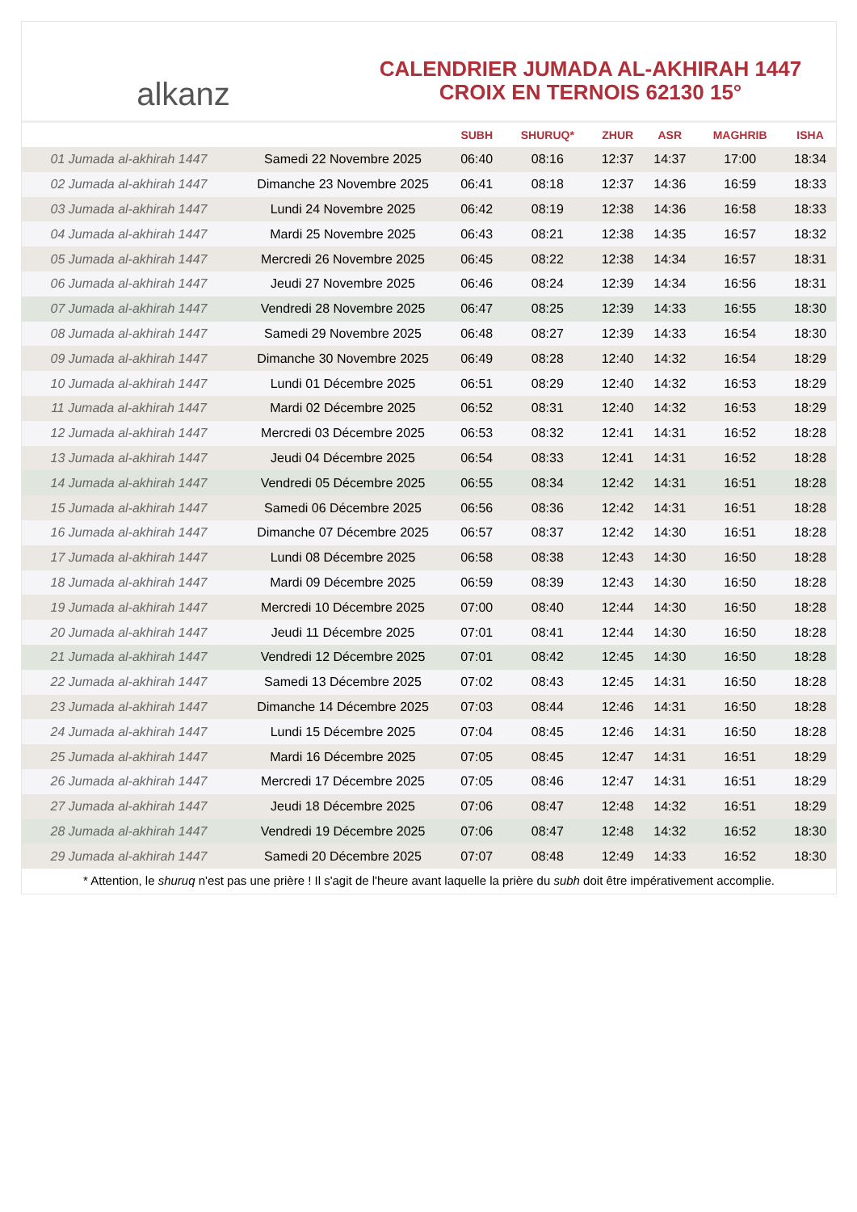alkanz
CALENDRIER JUMADA AL-AKHIRAH 1447
CROIX EN TERNOIS 62130 15°
| | | SUBH | SHURUQ* | ZHUR | ASR | MAGHRIB | ISHA |
| --- | --- | --- | --- | --- | --- | --- | --- |
| 01 Jumada al-akhirah 1447 | Samedi 22 Novembre 2025 | 06:40 | 08:16 | 12:37 | 14:37 | 17:00 | 18:34 |
| 02 Jumada al-akhirah 1447 | Dimanche 23 Novembre 2025 | 06:41 | 08:18 | 12:37 | 14:36 | 16:59 | 18:33 |
| 03 Jumada al-akhirah 1447 | Lundi 24 Novembre 2025 | 06:42 | 08:19 | 12:38 | 14:36 | 16:58 | 18:33 |
| 04 Jumada al-akhirah 1447 | Mardi 25 Novembre 2025 | 06:43 | 08:21 | 12:38 | 14:35 | 16:57 | 18:32 |
| 05 Jumada al-akhirah 1447 | Mercredi 26 Novembre 2025 | 06:45 | 08:22 | 12:38 | 14:34 | 16:57 | 18:31 |
| 06 Jumada al-akhirah 1447 | Jeudi 27 Novembre 2025 | 06:46 | 08:24 | 12:39 | 14:34 | 16:56 | 18:31 |
| 07 Jumada al-akhirah 1447 | Vendredi 28 Novembre 2025 | 06:47 | 08:25 | 12:39 | 14:33 | 16:55 | 18:30 |
| 08 Jumada al-akhirah 1447 | Samedi 29 Novembre 2025 | 06:48 | 08:27 | 12:39 | 14:33 | 16:54 | 18:30 |
| 09 Jumada al-akhirah 1447 | Dimanche 30 Novembre 2025 | 06:49 | 08:28 | 12:40 | 14:32 | 16:54 | 18:29 |
| 10 Jumada al-akhirah 1447 | Lundi 01 Décembre 2025 | 06:51 | 08:29 | 12:40 | 14:32 | 16:53 | 18:29 |
| 11 Jumada al-akhirah 1447 | Mardi 02 Décembre 2025 | 06:52 | 08:31 | 12:40 | 14:32 | 16:53 | 18:29 |
| 12 Jumada al-akhirah 1447 | Mercredi 03 Décembre 2025 | 06:53 | 08:32 | 12:41 | 14:31 | 16:52 | 18:28 |
| 13 Jumada al-akhirah 1447 | Jeudi 04 Décembre 2025 | 06:54 | 08:33 | 12:41 | 14:31 | 16:52 | 18:28 |
| 14 Jumada al-akhirah 1447 | Vendredi 05 Décembre 2025 | 06:55 | 08:34 | 12:42 | 14:31 | 16:51 | 18:28 |
| 15 Jumada al-akhirah 1447 | Samedi 06 Décembre 2025 | 06:56 | 08:36 | 12:42 | 14:31 | 16:51 | 18:28 |
| 16 Jumada al-akhirah 1447 | Dimanche 07 Décembre 2025 | 06:57 | 08:37 | 12:42 | 14:30 | 16:51 | 18:28 |
| 17 Jumada al-akhirah 1447 | Lundi 08 Décembre 2025 | 06:58 | 08:38 | 12:43 | 14:30 | 16:50 | 18:28 |
| 18 Jumada al-akhirah 1447 | Mardi 09 Décembre 2025 | 06:59 | 08:39 | 12:43 | 14:30 | 16:50 | 18:28 |
| 19 Jumada al-akhirah 1447 | Mercredi 10 Décembre 2025 | 07:00 | 08:40 | 12:44 | 14:30 | 16:50 | 18:28 |
| 20 Jumada al-akhirah 1447 | Jeudi 11 Décembre 2025 | 07:01 | 08:41 | 12:44 | 14:30 | 16:50 | 18:28 |
| 21 Jumada al-akhirah 1447 | Vendredi 12 Décembre 2025 | 07:01 | 08:42 | 12:45 | 14:30 | 16:50 | 18:28 |
| 22 Jumada al-akhirah 1447 | Samedi 13 Décembre 2025 | 07:02 | 08:43 | 12:45 | 14:31 | 16:50 | 18:28 |
| 23 Jumada al-akhirah 1447 | Dimanche 14 Décembre 2025 | 07:03 | 08:44 | 12:46 | 14:31 | 16:50 | 18:28 |
| 24 Jumada al-akhirah 1447 | Lundi 15 Décembre 2025 | 07:04 | 08:45 | 12:46 | 14:31 | 16:50 | 18:28 |
| 25 Jumada al-akhirah 1447 | Mardi 16 Décembre 2025 | 07:05 | 08:45 | 12:47 | 14:31 | 16:51 | 18:29 |
| 26 Jumada al-akhirah 1447 | Mercredi 17 Décembre 2025 | 07:05 | 08:46 | 12:47 | 14:31 | 16:51 | 18:29 |
| 27 Jumada al-akhirah 1447 | Jeudi 18 Décembre 2025 | 07:06 | 08:47 | 12:48 | 14:32 | 16:51 | 18:29 |
| 28 Jumada al-akhirah 1447 | Vendredi 19 Décembre 2025 | 07:06 | 08:47 | 12:48 | 14:32 | 16:52 | 18:30 |
| 29 Jumada al-akhirah 1447 | Samedi 20 Décembre 2025 | 07:07 | 08:48 | 12:49 | 14:33 | 16:52 | 18:30 |
* Attention, le shuruq n'est pas une prière ! Il s'agit de l'heure avant laquelle la prière du subh doit être impérativement accomplie.